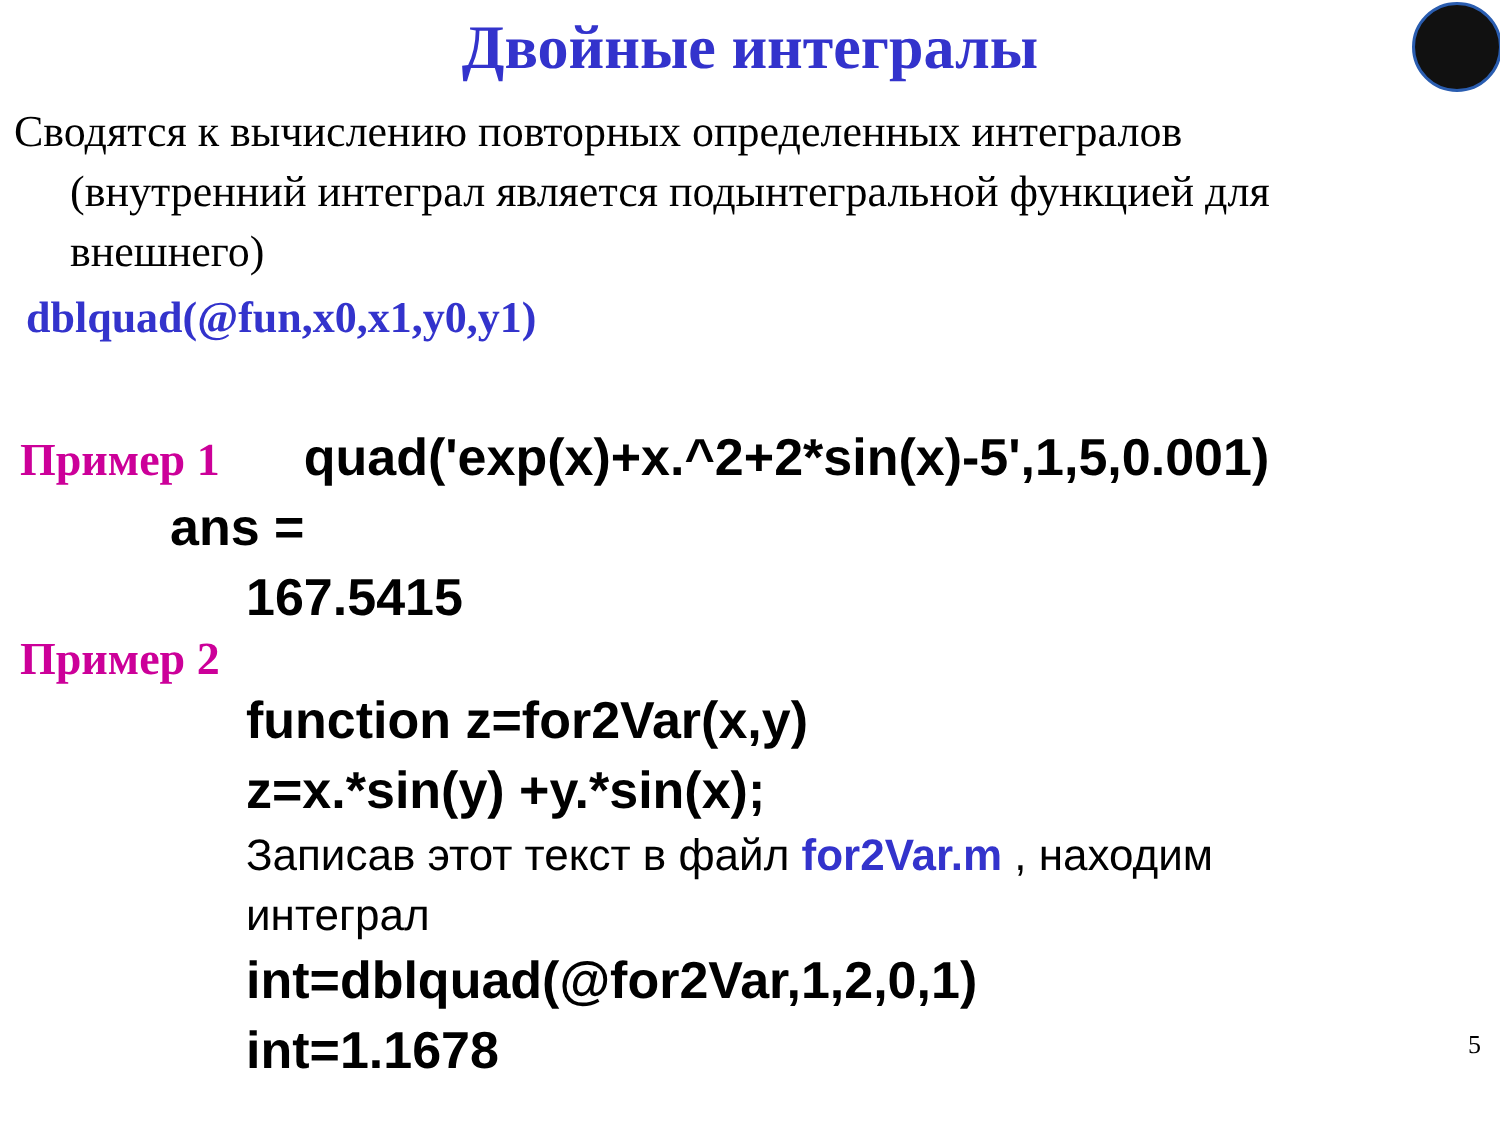Двойные интегралы
Сводятся к вычислению повторных определенных интегралов
(внутренний интеграл является подынтегральной функцией для
внешнего)
dblquad(@fun,x0,x1,y0,y1)
Пример 1 quad('exp(x)+x.^2+2*sin(x)-5',1,5,0.001)
ans =
167.5415
Пример 2
function z=for2Var(x,y)
z=x.*sin(y) +y.*sin(x);
Записав этот текст в файл for2Var.m , находим
интеграл
int=dblquad(@for2Var,1,2,0,1)
int=1.1678
5